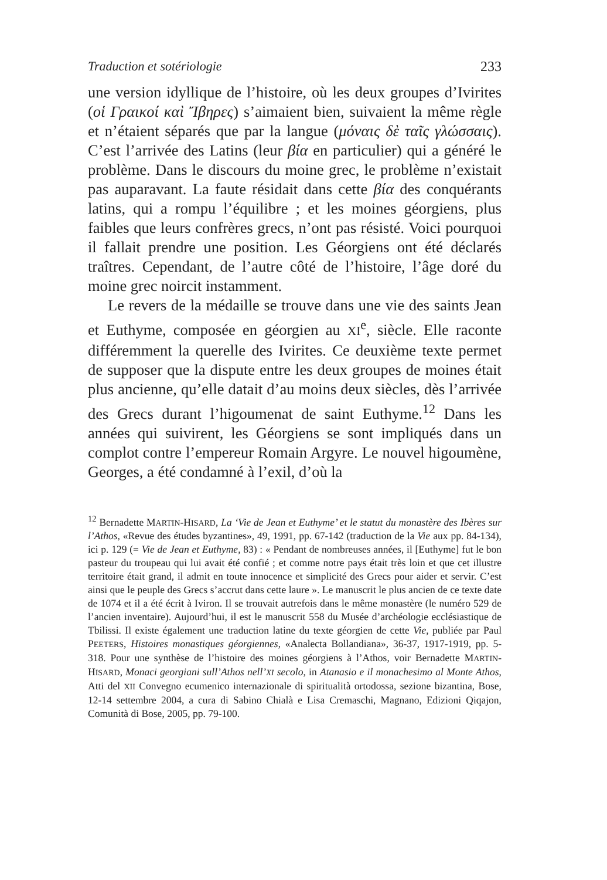Traduction et sotériologie 233
une version idyllique de l’histoire, où les deux groupes d’Ivirites (οἱ Γραικοί καὶ Ἴβηρες) s’aimaient bien, suivaient la même règle et n’étaient séparés que par la langue (μόναις δὲ ταῖς γλώσσαις). C’est l’arrivée des Latins (leur βία en particulier) qui a généré le problème. Dans le discours du moine grec, le problème n’existait pas auparavant. La faute résidait dans cette βία des conquérants latins, qui a rompu l’équilibre ; et les moines géorgiens, plus faibles que leurs confrères grecs, n’ont pas résisté. Voici pourquoi il fallait prendre une position. Les Géorgiens ont été déclarés traîtres. Cependant, de l’autre côté de l’histoire, l’âge doré du moine grec noircit instamment.
Le revers de la médaille se trouve dans une vie des saints Jean et Euthyme, composée en géorgien au XI<sup>e</sup>, siècle. Elle raconte différemment la querelle des Ivirites. Ce deuxième texte permet de supposer que la dispute entre les deux groupes de moines était plus ancienne, qu’elle datait d’au moins deux siècles, dès l’arrivée des Grecs durant l’higoumenat de saint Euthyme.<sup>12</sup> Dans les années qui suivirent, les Géorgiens se sont impliqués dans un complot contre l’empereur Romain Argyre. Le nouvel higoumène, Georges, a été condamné à l’exil, d’où la
<sup>12</sup> Bernadette MARTIN-HISARD, La ‘Vie de Jean et Euthyme’ et le statut du monastère des Ibères sur l’Athos, «Revue des études byzantines», 49, 1991, pp. 67-142 (traduction de la Vie aux pp. 84-134), ici p. 129 (= Vie de Jean et Euthyme, 83) : « Pendant de nombreuses années, il [Euthyme] fut le bon pasteur du troupeau qui lui avait été confié ; et comme notre pays était très loin et que cet illustre territoire était grand, il admit en toute innocence et simplicité des Grecs pour aider et servir. C’est ainsi que le peuple des Grecs s’accrut dans cette laure ». Le manuscrit le plus ancien de ce texte date de 1074 et il a été écrit à Iviron. Il se trouvait autrefois dans le même monastère (le numéro 529 de l’ancien inventaire). Aujourd’hui, il est le manuscrit 558 du Musée d’archéologie ecclésiastique de Tbilissi. Il existe également une traduction latine du texte géorgien de cette Vie, publiée par Paul PEETERS, Histoires monastiques géorgiennes, «Analecta Bollandiana», 36-37, 1917-1919, pp. 5-318. Pour une synthèse de l’histoire des moines géorgiens à l’Athos, voir Bernadette MARTIN-HISARD, Monaci georgiani sull’Athos nell’XI secolo, in Atanasio e il monachesimo al Monte Athos, Atti del XII Convegno ecumenico internazionale di spiritualità ortodossa, sezione bizantina, Bose, 12-14 settembre 2004, a cura di Sabino Chialà e Lisa Cremaschi, Magnano, Edizioni Qiqajon, Comunità di Bose, 2005, pp. 79-100.